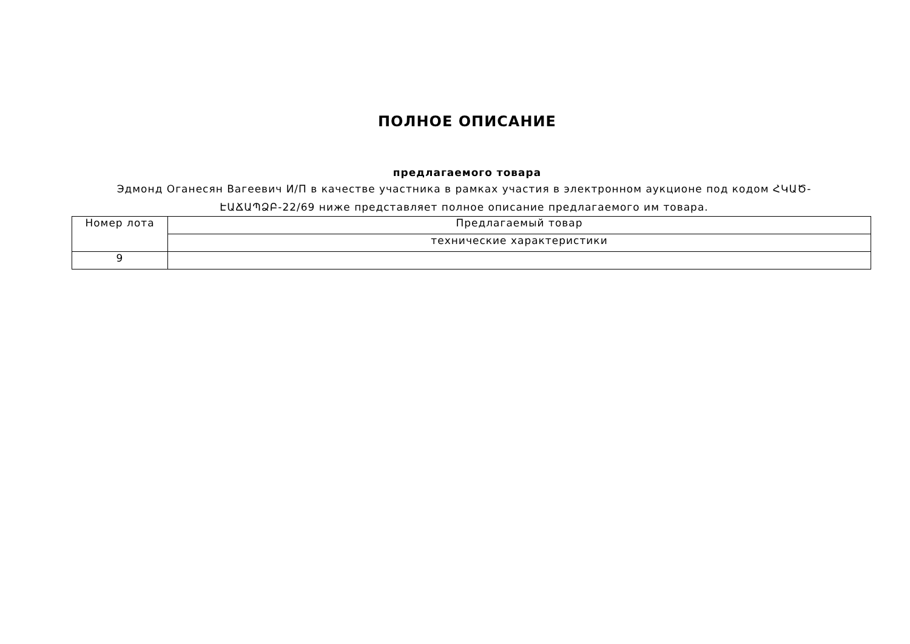ПОЛНОЕ ОПИСАНИЕ
предлагаемого товара
Эдмонд Оганесян Вагеевич И/П в качестве участника в рамках участия в электронном аукционе под кодом ՀԿԱԾ-ԷԱՃԱՊՁԲ-22/69 ниже представляет полное описание предлагаемого им товара.
| Номер лота | Предлагаемый товар |
| | технические характеристики |
| 9 | |